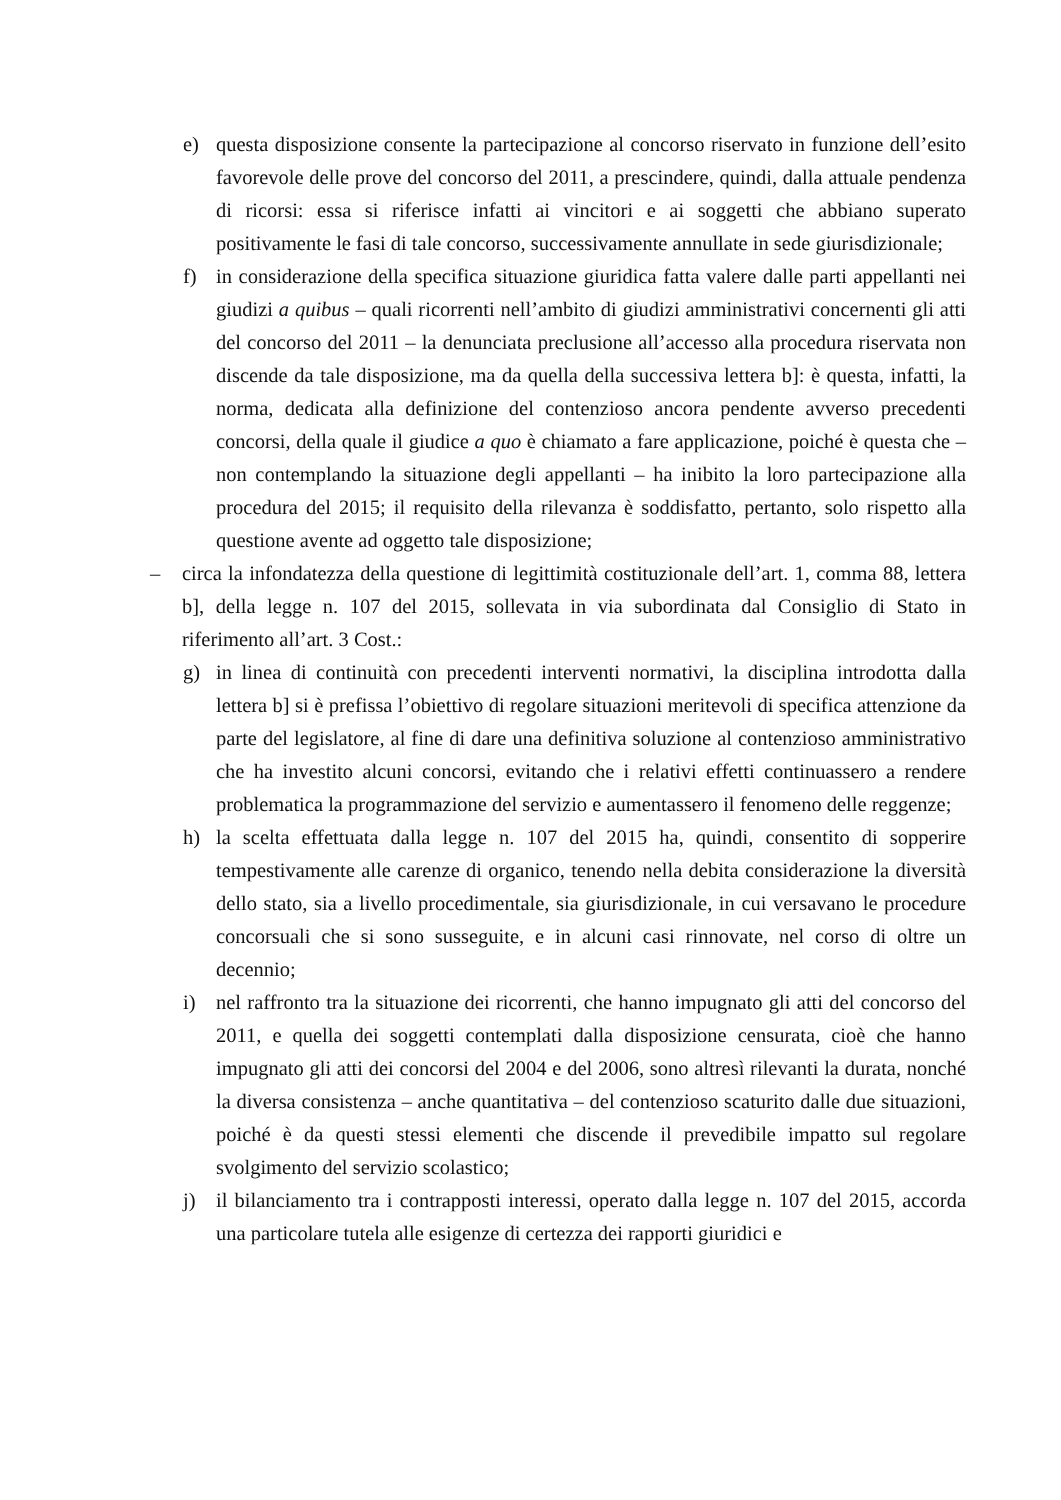e) questa disposizione consente la partecipazione al concorso riservato in funzione dell’esito favorevole delle prove del concorso del 2011, a prescindere, quindi, dalla attuale pendenza di ricorsi: essa si riferisce infatti ai vincitori e ai soggetti che abbiano superato positivamente le fasi di tale concorso, successivamente annullate in sede giurisdizionale;
f) in considerazione della specifica situazione giuridica fatta valere dalle parti appellanti nei giudizi a quibus – quali ricorrenti nell’ambito di giudizi amministrativi concernenti gli atti del concorso del 2011 – la denunciata preclusione all’accesso alla procedura riservata non discende da tale disposizione, ma da quella della successiva lettera b]: è questa, infatti, la norma, dedicata alla definizione del contenzioso ancora pendente avverso precedenti concorsi, della quale il giudice a quo è chiamato a fare applicazione, poiché è questa che – non contemplando la situazione degli appellanti – ha inibito la loro partecipazione alla procedura del 2015; il requisito della rilevanza è soddisfatto, pertanto, solo rispetto alla questione avente ad oggetto tale disposizione;
– circa la infondatezza della questione di legittimità costituzionale dell’art. 1, comma 88, lettera b], della legge n. 107 del 2015, sollevata in via subordinata dal Consiglio di Stato in riferimento all’art. 3 Cost.:
g) in linea di continuità con precedenti interventi normativi, la disciplina introdotta dalla lettera b] si è prefissa l’obiettivo di regolare situazioni meritevoli di specifica attenzione da parte del legislatore, al fine di dare una definitiva soluzione al contenzioso amministrativo che ha investito alcuni concorsi, evitando che i relativi effetti continuassero a rendere problematica la programmazione del servizio e aumentassero il fenomeno delle reggenze;
h) la scelta effettuata dalla legge n. 107 del 2015 ha, quindi, consentito di sopperire tempestivamente alle carenze di organico, tenendo nella debita considerazione la diversità dello stato, sia a livello procedimentale, sia giurisdizionale, in cui versavano le procedure concorsuali che si sono susseguite, e in alcuni casi rinnovate, nel corso di oltre un decennio;
i) nel raffronto tra la situazione dei ricorrenti, che hanno impugnato gli atti del concorso del 2011, e quella dei soggetti contemplati dalla disposizione censurata, cioè che hanno impugnato gli atti dei concorsi del 2004 e del 2006, sono altresì rilevanti la durata, nonché la diversa consistenza – anche quantitativa – del contenzioso scaturito dalle due situazioni, poiché è da questi stessi elementi che discende il prevedibile impatto sul regolare svolgimento del servizio scolastico;
j) il bilanciamento tra i contrapposti interessi, operato dalla legge n. 107 del 2015, accorda una particolare tutela alle esigenze di certezza dei rapporti giuridici e